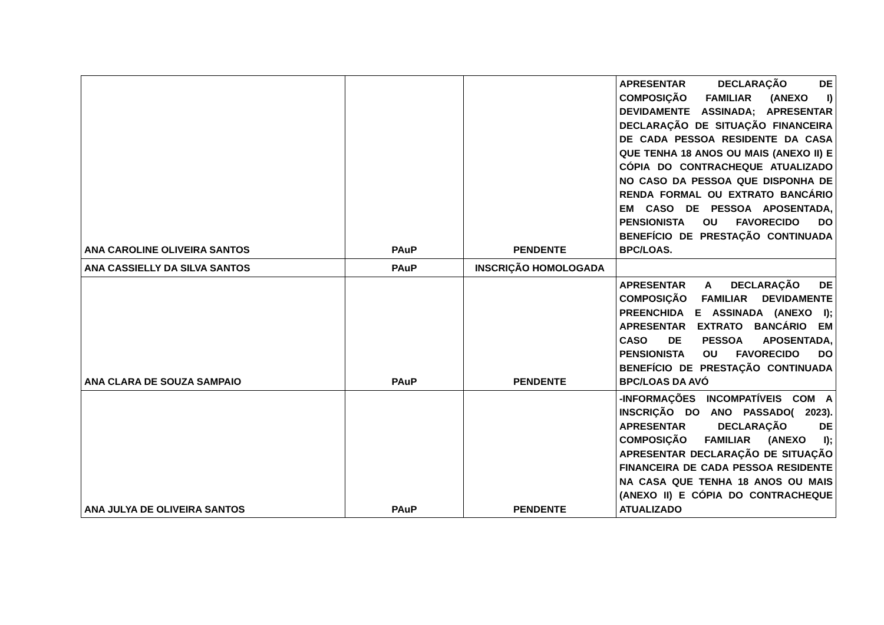| ANA CAROLINE OLIVEIRA SANTOS | PAuP | PENDENTE | APRESENTAR DECLARAÇÃO DE COMPOSIÇÃO FAMILIAR (ANEXO I) DEVIDAMENTE ASSINADA; APRESENTAR DECLARAÇÃO DE SITUAÇÃO FINANCEIRA DE CADA PESSOA RESIDENTE DA CASA QUE TENHA 18 ANOS OU MAIS (ANEXO II) E CÓPIA DO CONTRACHEQUE ATUALIZADO NO CASO DA PESSOA QUE DISPONHA DE RENDA FORMAL OU EXTRATO BANCÁRIO EM CASO DE PESSOA APOSENTADA, PENSIONISTA OU FAVORECIDO DO BENEFÍCIO DE PRESTAÇÃO CONTINUADA BPC/LOAS. |
| ANA CASSIELLY DA SILVA SANTOS | PAuP | INSCRIÇÃO HOMOLOGADA | |
| ANA CLARA DE SOUZA SAMPAIO | PAuP | PENDENTE | APRESENTAR A DECLARAÇÃO DE COMPOSIÇÃO FAMILIAR DEVIDAMENTE PREENCHIDA E ASSINADA (ANEXO I); APRESENTAR EXTRATO BANCÁRIO EM CASO DE PESSOA APOSENTADA, PENSIONISTA OU FAVORECIDO DO BENEFÍCIO DE PRESTAÇÃO CONTINUADA BPC/LOAS DA AVÓ |
| ANA JULYA DE OLIVEIRA SANTOS | PAuP | PENDENTE | -INFORMAÇÕES INCOMPATÍVEIS COM A INSCRIÇÃO DO ANO PASSADO( 2023). APRESENTAR DECLARAÇÃO DE COMPOSIÇÃO FAMILIAR (ANEXO I); APRESENTAR DECLARAÇÃO DE SITUAÇÃO FINANCEIRA DE CADA PESSOA RESIDENTE NA CASA QUE TENHA 18 ANOS OU MAIS (ANEXO II) E CÓPIA DO CONTRACHEQUE ATUALIZADO |